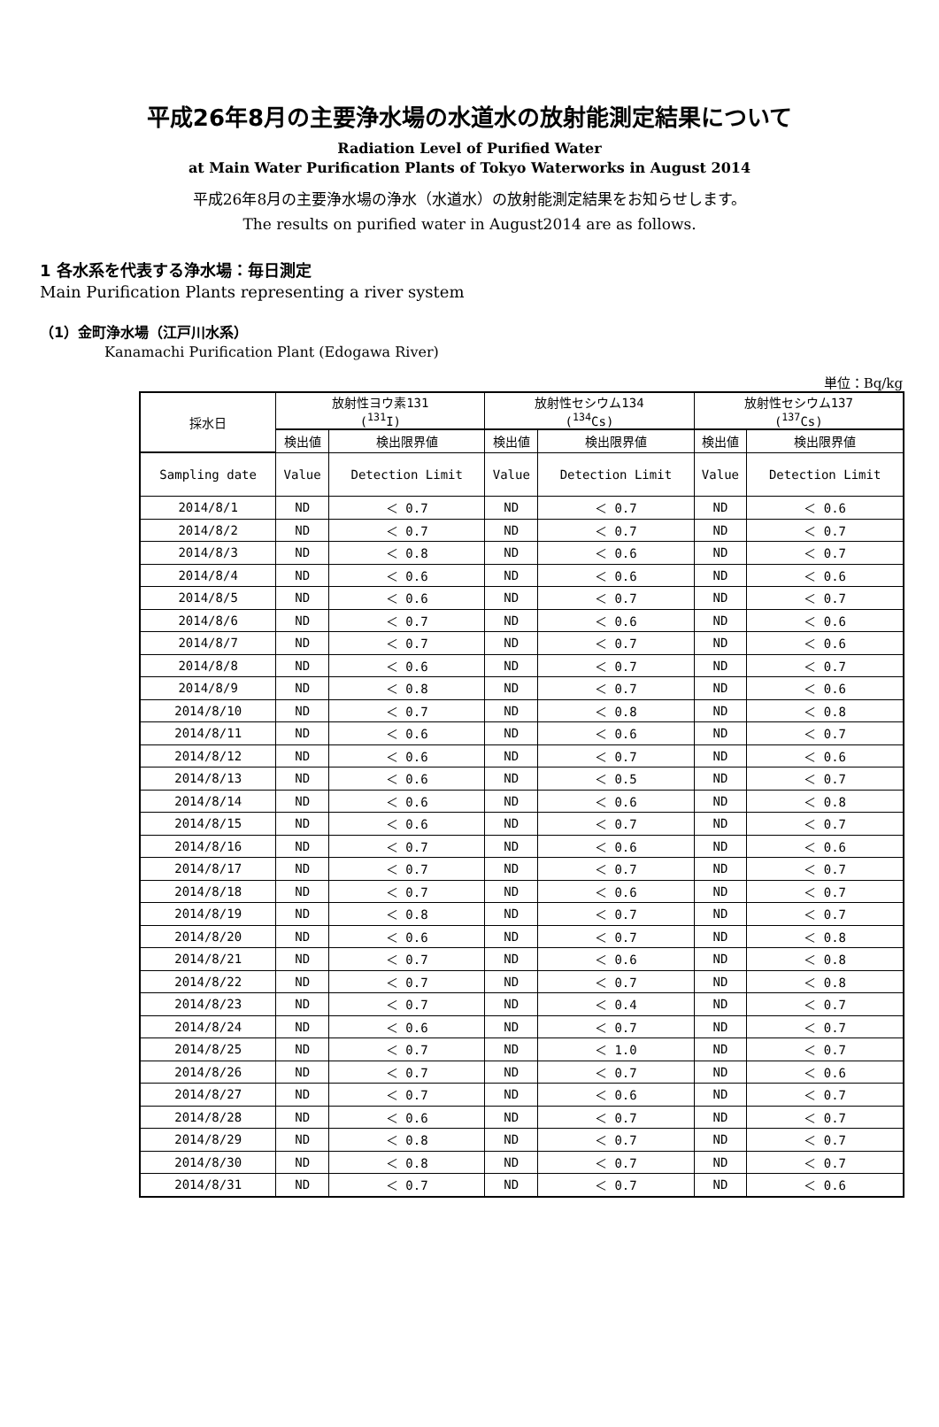平成26年8月の主要浄水場の水道水の放射能測定結果について
Radiation Level of Purified Water
at Main Water Purification Plants of Tokyo Waterworks in August 2014
平成26年8月の主要浄水場の浄水（水道水）の放射能測定結果をお知らせします。
The results on purified water in August2014 are as follows.
1 各水系を代表する浄水場：毎日測定
Main Purification Plants representing a river system
（1）金町浄水場（江戸川水系）
Kanamachi Purification Plant (Edogawa River)
単位：Bq/kg
| 採水日 | 放射性ヨウ素131 (<sup>131</sup>I) | | 放射性セシウム134 (<sup>134</sup>Cs) | | 放射性セシウム137 (<sup>137</sup>Cs) | |
| --- | --- | --- | --- | --- | --- | --- |
| | 検出値 | 検出限界値 | 検出値 | 検出限界値 | 検出値 | 検出限界値 |
| Sampling date | Value | Detection Limit | Value | Detection Limit | Value | Detection Limit |
| 2014/8/1 | ND | ＜ 0.7 | ND | ＜ 0.7 | ND | ＜ 0.6 |
| 2014/8/2 | ND | ＜ 0.7 | ND | ＜ 0.7 | ND | ＜ 0.7 |
| 2014/8/3 | ND | ＜ 0.8 | ND | ＜ 0.6 | ND | ＜ 0.7 |
| 2014/8/4 | ND | ＜ 0.6 | ND | ＜ 0.6 | ND | ＜ 0.6 |
| 2014/8/5 | ND | ＜ 0.6 | ND | ＜ 0.7 | ND | ＜ 0.7 |
| 2014/8/6 | ND | ＜ 0.7 | ND | ＜ 0.6 | ND | ＜ 0.6 |
| 2014/8/7 | ND | ＜ 0.7 | ND | ＜ 0.7 | ND | ＜ 0.6 |
| 2014/8/8 | ND | ＜ 0.6 | ND | ＜ 0.7 | ND | ＜ 0.7 |
| 2014/8/9 | ND | ＜ 0.8 | ND | ＜ 0.7 | ND | ＜ 0.6 |
| 2014/8/10 | ND | ＜ 0.7 | ND | ＜ 0.8 | ND | ＜ 0.8 |
| 2014/8/11 | ND | ＜ 0.6 | ND | ＜ 0.6 | ND | ＜ 0.7 |
| 2014/8/12 | ND | ＜ 0.6 | ND | ＜ 0.7 | ND | ＜ 0.6 |
| 2014/8/13 | ND | ＜ 0.6 | ND | ＜ 0.5 | ND | ＜ 0.7 |
| 2014/8/14 | ND | ＜ 0.6 | ND | ＜ 0.6 | ND | ＜ 0.8 |
| 2014/8/15 | ND | ＜ 0.6 | ND | ＜ 0.7 | ND | ＜ 0.7 |
| 2014/8/16 | ND | ＜ 0.7 | ND | ＜ 0.6 | ND | ＜ 0.6 |
| 2014/8/17 | ND | ＜ 0.7 | ND | ＜ 0.7 | ND | ＜ 0.7 |
| 2014/8/18 | ND | ＜ 0.7 | ND | ＜ 0.6 | ND | ＜ 0.7 |
| 2014/8/19 | ND | ＜ 0.8 | ND | ＜ 0.7 | ND | ＜ 0.7 |
| 2014/8/20 | ND | ＜ 0.6 | ND | ＜ 0.7 | ND | ＜ 0.8 |
| 2014/8/21 | ND | ＜ 0.7 | ND | ＜ 0.6 | ND | ＜ 0.8 |
| 2014/8/22 | ND | ＜ 0.7 | ND | ＜ 0.7 | ND | ＜ 0.8 |
| 2014/8/23 | ND | ＜ 0.7 | ND | ＜ 0.4 | ND | ＜ 0.7 |
| 2014/8/24 | ND | ＜ 0.6 | ND | ＜ 0.7 | ND | ＜ 0.7 |
| 2014/8/25 | ND | ＜ 0.7 | ND | ＜ 1.0 | ND | ＜ 0.7 |
| 2014/8/26 | ND | ＜ 0.7 | ND | ＜ 0.7 | ND | ＜ 0.6 |
| 2014/8/27 | ND | ＜ 0.7 | ND | ＜ 0.6 | ND | ＜ 0.7 |
| 2014/8/28 | ND | ＜ 0.6 | ND | ＜ 0.7 | ND | ＜ 0.7 |
| 2014/8/29 | ND | ＜ 0.8 | ND | ＜ 0.7 | ND | ＜ 0.7 |
| 2014/8/30 | ND | ＜ 0.8 | ND | ＜ 0.7 | ND | ＜ 0.7 |
| 2014/8/31 | ND | ＜ 0.7 | ND | ＜ 0.7 | ND | ＜ 0.6 |